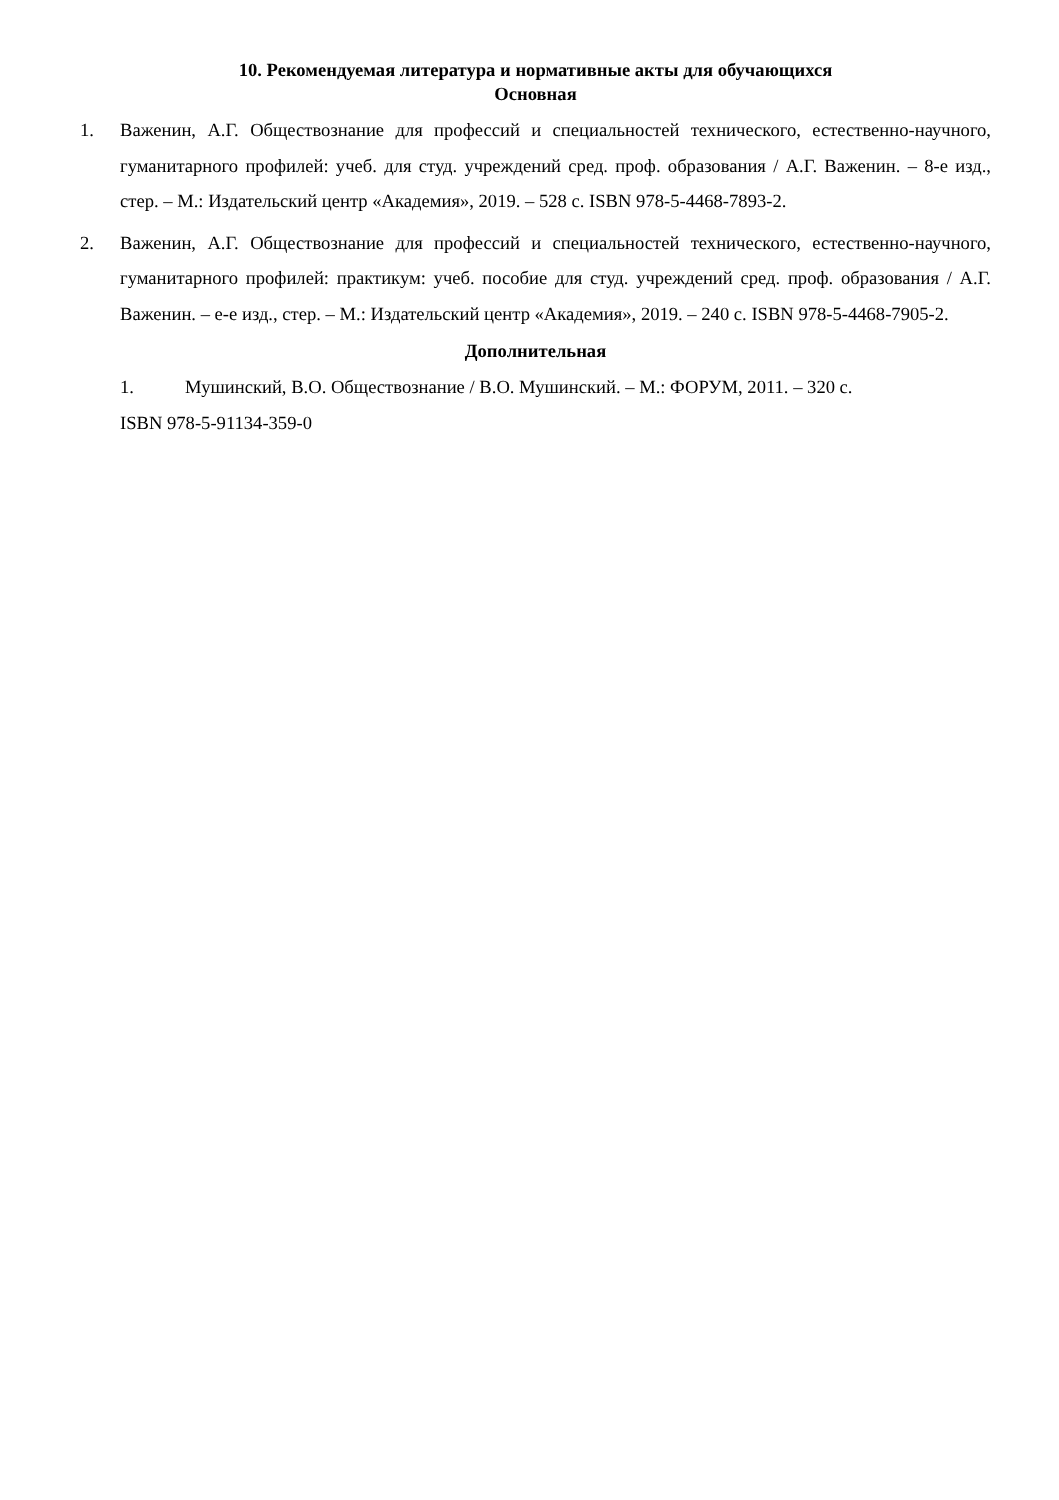10. Рекомендуемая литература и нормативные акты для обучающихся
Основная
1. Важенин, А.Г. Обществознание для профессий и специальностей технического, естественно-научного, гуманитарного профилей: учеб. для студ. учреждений сред. проф. образования / А.Г. Важенин. – 8-е изд., стер. – М.: Издательский центр «Академия», 2019. – 528 с. ISBN 978-5-4468-7893-2.
2. Важенин, А.Г. Обществознание для профессий и специальностей технического, естественно-научного, гуманитарного профилей: практикум: учеб. пособие для студ. учреждений сред. проф. образования / А.Г. Важенин. – е-е изд., стер. – М.: Издательский центр «Академия», 2019. – 240 с. ISBN 978-5-4468-7905-2.
Дополнительная
1. Мушинский, В.О. Обществознание / В.О. Мушинский. – М.: ФОРУМ, 2011. – 320 с.
ISBN 978-5-91134-359-0